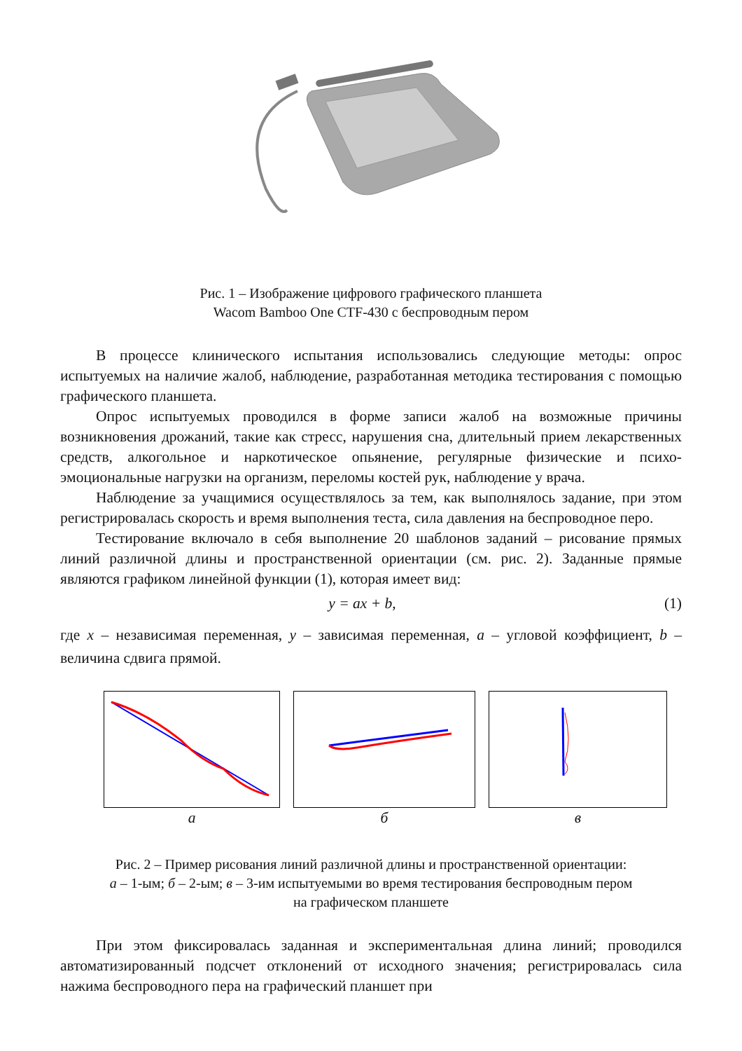Рис. 1 – Изображение цифрового графического планшета
Wacom Bamboo One CTF-430 с беспроводным пером
В процессе клинического испытания использовались следующие методы: опрос испытуемых на наличие жалоб, наблюдение, разработанная методика тестирования с помощью графического планшета.
Опрос испытуемых проводился в форме записи жалоб на возможные причины возникновения дрожаний, такие как стресс, нарушения сна, длительный прием лекарственных средств, алкогольное и наркотическое опьянение, регулярные физические и психо-эмоциональные нагрузки на организм, переломы костей рук, наблюдение у врача.
Наблюдение за учащимися осуществлялось за тем, как выполнялось задание, при этом регистрировалась скорость и время выполнения теста, сила давления на беспроводное перо.
Тестирование включало в себя выполнение 20 шаблонов заданий – рисование прямых линий различной длины и пространственной ориентации (см. рис. 2). Заданные прямые являются графиком линейной функции (1), которая имеет вид:
y = ax + b, (1)
где x – независимая переменная, y – зависимая переменная, a – угловой коэффициент, b – величина сдвига прямой.
а б в
Рис. 2 – Пример рисования линий различной длины и пространственной ориентации:
а – 1-ым; б – 2-ым; в – 3-им испытуемыми во время тестирования беспроводным пером
на графическом планшете
При этом фиксировалась заданная и экспериментальная длина линий; проводился автоматизированный подсчет отклонений от исходного значения; регистрировалась сила нажима беспроводного пера на графический планшет при